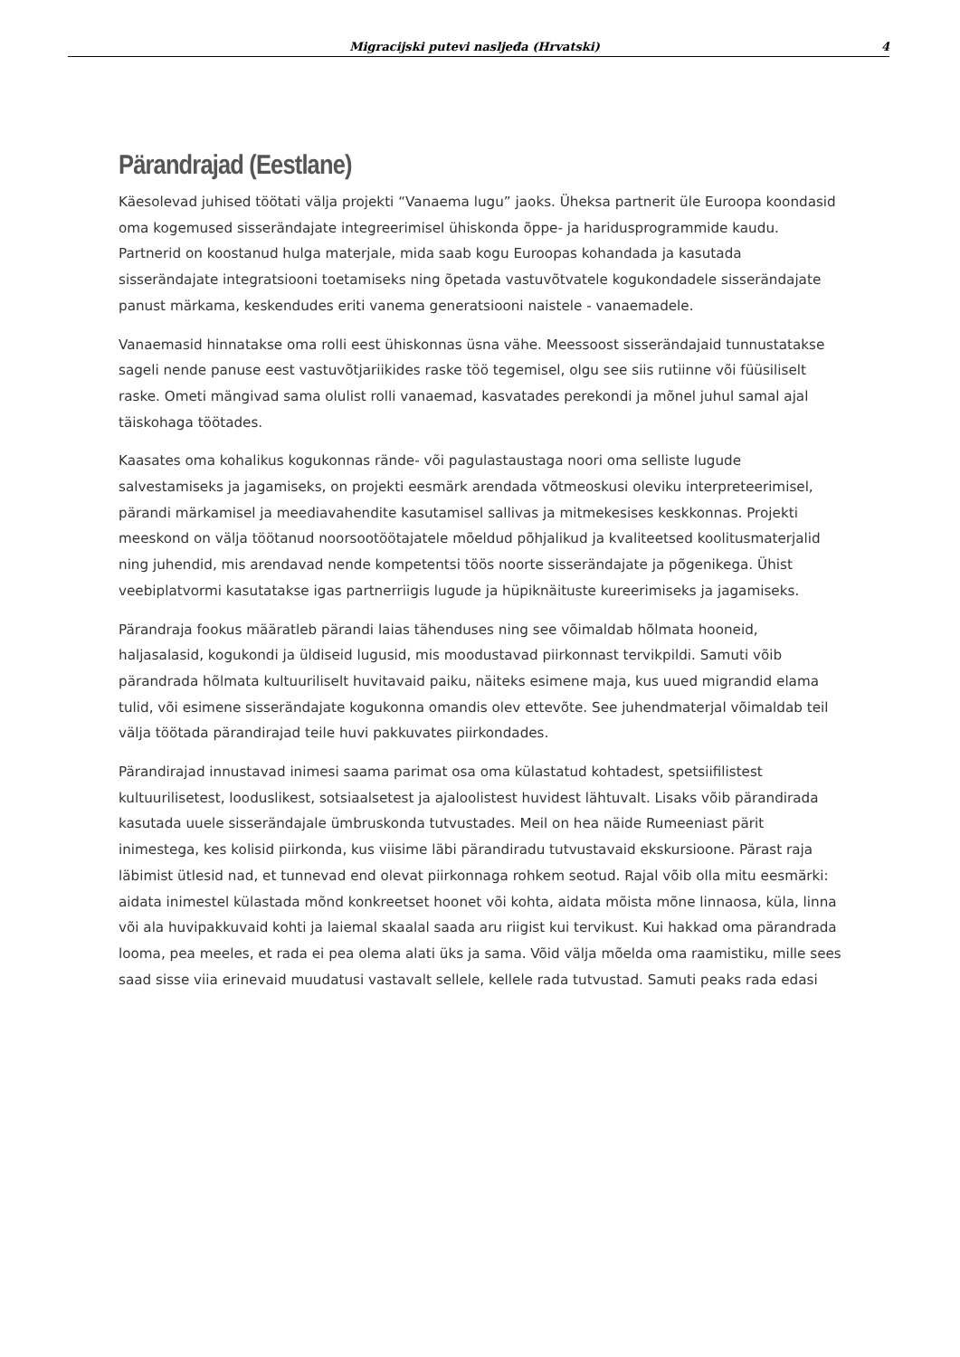Migracijski putevi nasljeđa (Hrvatski) 4
Pärandrajad (Eestlane)
Käesolevad juhised töötati välja projekti “Vanaema lugu” jaoks. Üheksa partnerit üle Euroopa koondasid oma kogemused sisserändajate integreerimisel ühiskonda õppe- ja haridusprogrammide kaudu. Partnerid on koostanud hulga materjale, mida saab kogu Euroopas kohandada ja kasutada sisserändajate integratsiooni toetamiseks ning õpetada vastuvõtvatele kogukondadele sisserändajate panust märkama, keskendudes eriti vanema generatsiooni naistele - vanaemadele.
Vanaemasid hinnatakse oma rolli eest ühiskonnas üsna vähe. Meessoost sisserändajaid tunnustatakse sageli nende panuse eest vastuvõtjariikides raske töö tegemisel, olgu see siis rutiinne või füüsiliselt raske. Ometi mängivad sama olulist rolli vanaemad, kasvatades perekondi ja mõnel juhul samal ajal täiskohaga töötades.
Kaasates oma kohalikus kogukonnas rände- või pagulastaustaga noori oma selliste lugude salvestamiseks ja jagamiseks, on projekti eesmärk arendada võtmeoskusi oleviku interpreteerimisel, pärandi märkamisel ja meediavahendite kasutamisel sallivas ja mitmekesises keskkonnas. Projekti meeskond on välja töötanud noorsootöötajatele mõeldud põhjalikud ja kvaliteetsed koolitusmaterjalid ning juhendid, mis arendavad nende kompetentsi töös noorte sisserändajate ja põgenikega. Ühist veebiplatvormi kasutatakse igas partnerriigis lugude ja hüpiknäituste kureerimiseks ja jagamiseks.
Pärandraja fookus määratleb pärandi laias tähenduses ning see võimaldab hõlmata hooneid, haljasalasid, kogukondi ja üldiseid lugusid, mis moodustavad piirkonnast tervikpildi. Samuti võib pärandrada hõlmata kultuuriliselt huvitavaid paiku, näiteks esimene maja, kus uued migrandid elama tulid, või esimene sisserändajate kogukonna omandis olev ettevõte. See juhendmaterjal võimaldab teil välja töötada pärandirajad teile huvi pakkuvates piirkondades.
Pärandirajad innustavad inimesi saama parimat osa oma külastatud kohtadest, spetsiifilistest kultuurilisetest, looduslikest, sotsiaalsetest ja ajaloolistest huvidest lähtuvalt. Lisaks võib pärandirada kasutada uuele sisserändajale ümbruskonda tutvustades. Meil on hea näide Rumeeniast pärit inimestega, kes kolisid piirkonda, kus viisime läbi pärandiradu tutvustavaid ekskursioone. Pärast raja läbimist ütlesid nad, et tunnevad end olevat piirkonnaga rohkem seotud. Rajal võib olla mitu eesmärki: aidata inimestel külastada mõnd konkreetset hoonet või kohta, aidata mõista mõne linnaosa, küla, linna või ala huvipakkuvaid kohti ja laiemal skaalal saada aru riigist kui tervikust. Kui hakkad oma pärandrada looma, pea meeles, et rada ei pea olema alati üks ja sama. Võid välja mõelda oma raamistiku, mille sees saad sisse viia erinevaid muudatusi vastavalt sellele, kellele rada tutvustad. Samuti peaks rada edasi